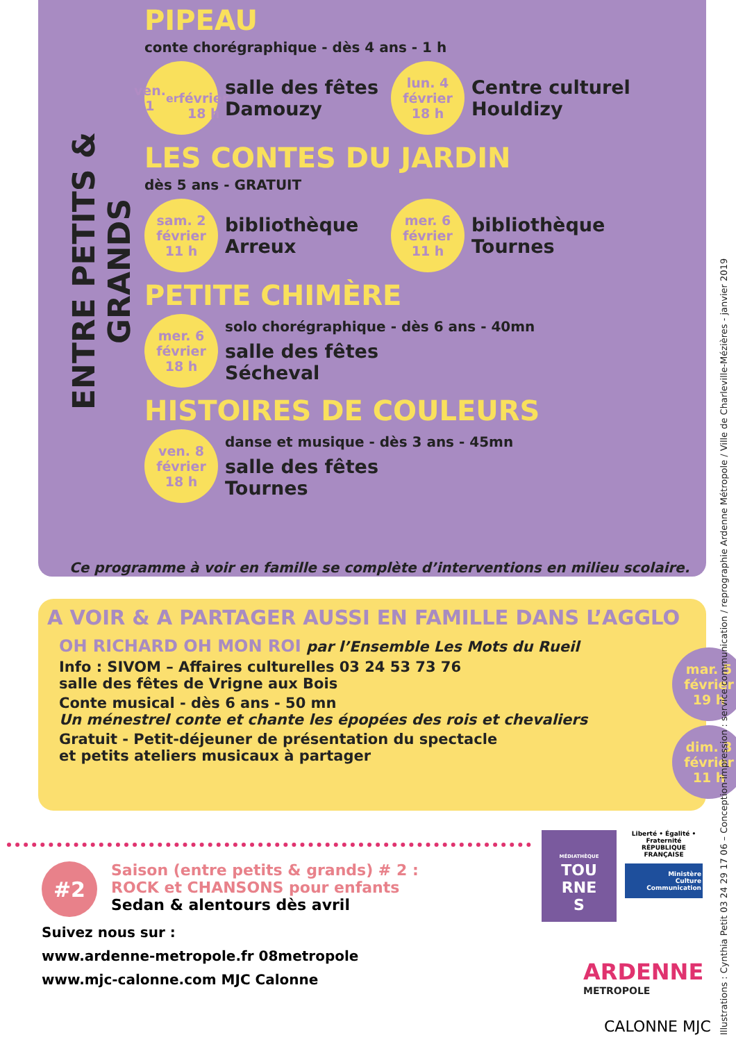ENTRE PETITS & GRANDS
PIPEAU
conte chorégraphique - dès 4 ans - 1 h
ven. 1<sup>er</sup>
février
18 h
salle des fêtes Damouzy
lun. 4
février
18 h
Centre culturel Houldizy
LES CONTES DU JARDIN
dès 5 ans - GRATUIT
sam. 2
février
11 h
bibliothèque Arreux
mer. 6
février
11 h
bibliothèque Tournes
PETITE CHIMÈRE
mer. 6
février
18 h
solo chorégraphique - dès 6 ans - 40mn
salle des fêtes
Sécheval
HISTOIRES DE COULEURS
ven. 8
février
18 h
danse et musique - dès 3 ans - 45mn
salle des fêtes
Tournes
Ce programme à voir en famille se complète d’interventions en milieu scolaire.
A VOIR & A PARTAGER AUSSI EN FAMILLE DANS L’AGGLO
OH RICHARD OH MON ROI par l’Ensemble Les Mots du Rueil
Info : SIVOM – Affaires culturelles 03 24 53 73 76
salle des fêtes de Vrigne aux Bois
Conte musical - dès 6 ans - 50 mn
Un ménestrel conte et chante les épopées des rois et chevaliers
Gratuit - Petit-déjeuner de présentation du spectacle
et petits ateliers musicaux à partager
mar. 5
février
19 h
dim. 3
février
11 h
#2
Saison (entre petits & grands) # 2 :
ROCK et CHANSONS pour enfants
Sedan & alentours dès avril
Suivez nous sur :
www.ardenne-metropole.fr 08metropole
www.mjc-calonne.com MJC Calonne
MÉDIATHÈQUE
TOU
RNE
S
Liberté • Égalité • Fraternité
RÉPUBLIQUE FRANÇAISE
Ministère
Culture
Communication
ARDENNE
METROPOLE
CALONNE MJC
Illustrations : Cynthia Petit 03 24 29 17 06 – Conception-impression : service communication / reprographie Ardenne Métropole / Ville de Charleville-Mézières - janvier 2019